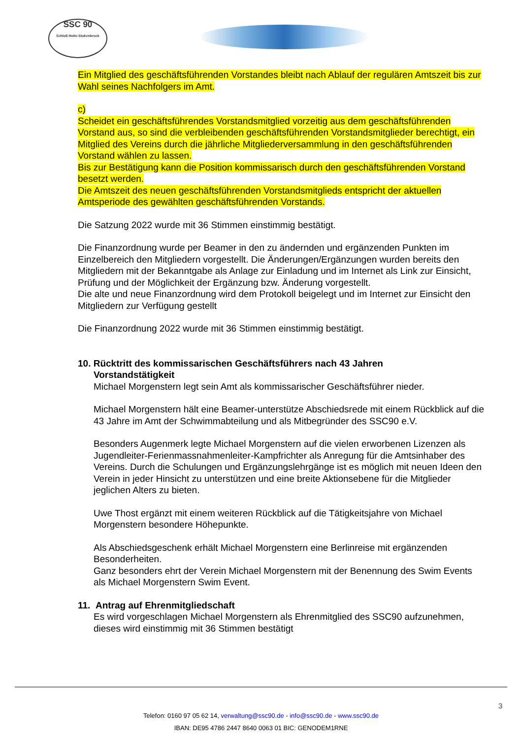SSC 90
Schloß Holte-Stukenbrock
Ein Mitglied des geschäftsführenden Vorstandes bleibt nach Ablauf der regulären Amtszeit bis zur Wahl seines Nachfolgers im Amt.
c)
Scheidet ein geschäftsführendes Vorstandsmitglied vorzeitig aus dem geschäftsführenden Vorstand aus, so sind die verbleibenden geschäftsführenden Vorstandsmitglieder berechtigt, ein Mitglied des Vereins durch die jährliche Mitgliederversammlung in den geschäftsführenden Vorstand wählen zu lassen.
Bis zur Bestätigung kann die Position kommissarisch durch den geschäftsführenden Vorstand besetzt werden.
Die Amtszeit des neuen geschäftsführenden Vorstandsmitglieds entspricht der aktuellen Amtsperiode des gewählten geschäftsführenden Vorstands.
Die Satzung 2022 wurde mit 36 Stimmen einstimmig bestätigt.
Die Finanzordnung wurde per Beamer in den zu ändernden und ergänzenden Punkten im Einzelbereich den Mitgliedern vorgestellt. Die Änderungen/Ergänzungen wurden bereits den Mitgliedern mit der Bekanntgabe als Anlage zur Einladung und im Internet als Link zur Einsicht, Prüfung und der Möglichkeit der Ergänzung bzw. Änderung vorgestellt.
Die alte und neue Finanzordnung wird dem Protokoll beigelegt und im Internet zur Einsicht den Mitgliedern zur Verfügung gestellt
Die Finanzordnung 2022 wurde mit 36 Stimmen einstimmig bestätigt.
10. Rücktritt des kommissarischen Geschäftsführers nach 43 Jahren
Vorstandstätigkeit
Michael Morgenstern legt sein Amt als kommissarischer Geschäftsführer nieder.
Michael Morgenstern hält eine Beamer-unterstütze Abschiedsrede mit einem Rückblick auf die 43 Jahre im Amt der Schwimmabteilung und als Mitbegründer des SSC90 e.V.
Besonders Augenmerk legte Michael Morgenstern auf die vielen erworbenen Lizenzen als Jugendleiter-Ferienmassnahmenleiter-Kampfrichter als Anregung für die Amtsinhaber des Vereins. Durch die Schulungen und Ergänzungslehrgänge ist es möglich mit neuen Ideen den Verein in jeder Hinsicht zu unterstützen und eine breite Aktionsebene für die Mitglieder jeglichen Alters zu bieten.
Uwe Thost ergänzt mit einem weiteren Rückblick auf die Tätigkeitsjahre von Michael Morgenstern besondere Höhepunkte.
Als Abschiedsgeschenk erhält Michael Morgenstern eine Berlinreise mit ergänzenden Besonderheiten.
Ganz besonders ehrt der Verein Michael Morgenstern mit der Benennung des Swim Events als Michael Morgenstern Swim Event.
11. Antrag auf Ehrenmitgliedschaft
Es wird vorgeschlagen Michael Morgenstern als Ehrenmitglied des SSC90 aufzunehmen, dieses wird einstimmig mit 36 Stimmen bestätigt
3
Telefon: 0160 97 05 62 14, verwaltung@ssc90.de - info@ssc90.de - www.ssc90.de
IBAN: DE95 4786 2447 8640 0063 01 BIC: GENODEM1RNE